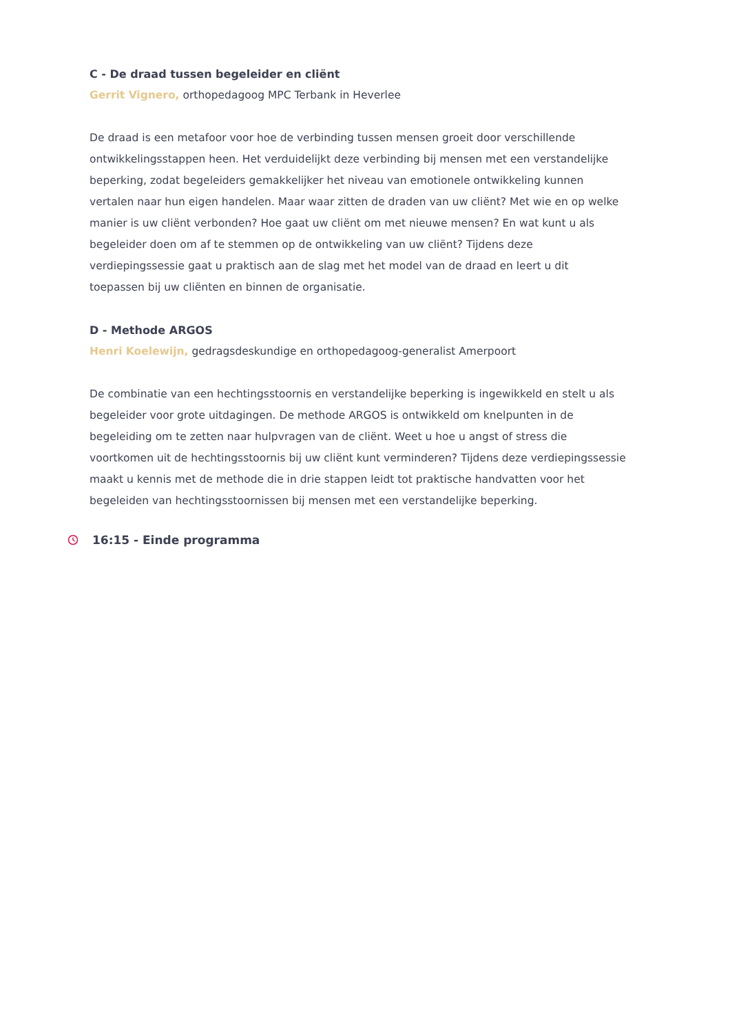C - De draad tussen begeleider en cliënt
Gerrit Vignero, orthopedagoog MPC Terbank in Heverlee
De draad is een metafoor voor hoe de verbinding tussen mensen groeit door verschillende ontwikkelingsstappen heen. Het verduidelijkt deze verbinding bij mensen met een verstandelijke beperking, zodat begeleiders gemakkelijker het niveau van emotionele ontwikkeling kunnen vertalen naar hun eigen handelen. Maar waar zitten de draden van uw cliënt? Met wie en op welke manier is uw cliënt verbonden? Hoe gaat uw cliënt om met nieuwe mensen? En wat kunt u als begeleider doen om af te stemmen op de ontwikkeling van uw cliënt? Tijdens deze verdiepingssessie gaat u praktisch aan de slag met het model van de draad en leert u dit toepassen bij uw cliënten en binnen de organisatie.
D - Methode ARGOS
Henri Koelewijn, gedragsdeskundige en orthopedagoog-generalist Amerpoort
De combinatie van een hechtingsstoornis en verstandelijke beperking is ingewikkeld en stelt u als begeleider voor grote uitdagingen. De methode ARGOS is ontwikkeld om knelpunten in de begeleiding om te zetten naar hulpvragen van de cliënt. Weet u hoe u angst of stress die voortkomen uit de hechtingsstoornis bij uw cliënt kunt verminderen? Tijdens deze verdiepingssessie maakt u kennis met de methode die in drie stappen leidt tot praktische handvatten voor het begeleiden van hechtingsstoornissen bij mensen met een verstandelijke beperking.
16:15 - Einde programma